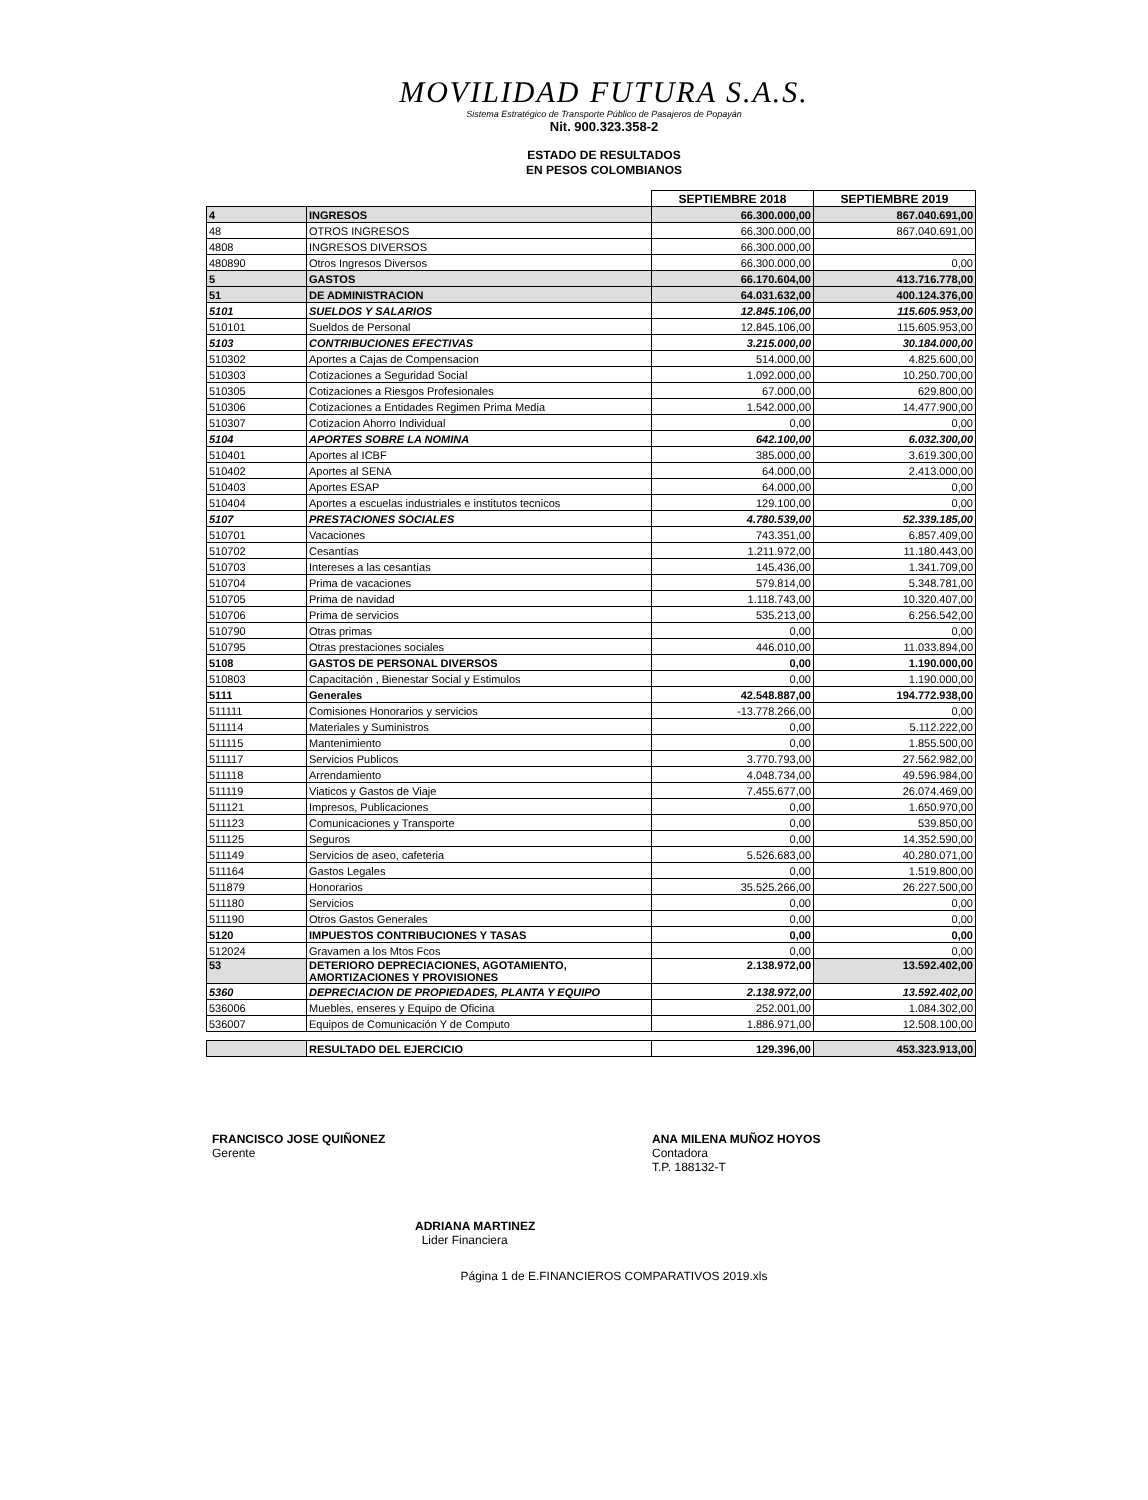MOVILIDAD FUTURA S.A.S.
Sistema Estratégico de Transporte Público de Pasajeros de Popayán
Nit. 900.323.358-2
ESTADO DE RESULTADOS
EN PESOS COLOMBIANOS
| | | SEPTIEMBRE 2018 | SEPTIEMBRE 2019 |
| 4 | INGRESOS | 66.300.000,00 | 867.040.691,00 |
| 48 | OTROS INGRESOS | 66.300.000,00 | 867.040.691,00 |
| 4808 | INGRESOS DIVERSOS | 66.300.000,00 | |
| 480890 | Otros Ingresos Diversos | 66.300.000,00 | 0,00 |
| 5 | GASTOS | 66.170.604,00 | 413.716.778,00 |
| 51 | DE ADMINISTRACION | 64.031.632,00 | 400.124.376,00 |
| 5101 | SUELDOS Y SALARIOS | 12.845.106,00 | 115.605.953,00 |
| 510101 | Sueldos de Personal | 12.845.106,00 | 115.605.953,00 |
| 5103 | CONTRIBUCIONES EFECTIVAS | 3.215.000,00 | 30.184.000,00 |
| 510302 | Aportes a Cajas de Compensacion | 514.000,00 | 4.825.600,00 |
| 510303 | Cotizaciones a Seguridad Social | 1.092.000,00 | 10.250.700,00 |
| 510305 | Cotizaciones a Riesgos Profesionales | 67.000,00 | 629.800,00 |
| 510306 | Cotizaciones a Entidades Regimen Prima Media | 1.542.000,00 | 14.477.900,00 |
| 510307 | Cotizacion Ahorro Individual | 0,00 | 0,00 |
| 5104 | APORTES SOBRE LA NOMINA | 642.100,00 | 6.032.300,00 |
| 510401 | Aportes al ICBF | 385.000,00 | 3.619.300,00 |
| 510402 | Aportes al SENA | 64.000,00 | 2.413.000,00 |
| 510403 | Aportes ESAP | 64.000,00 | 0,00 |
| 510404 | Aportes a escuelas industriales e institutos tecnicos | 129.100,00 | 0,00 |
| 5107 | PRESTACIONES SOCIALES | 4.780.539,00 | 52.339.185,00 |
| 510701 | Vacaciones | 743.351,00 | 6.857.409,00 |
| 510702 | Cesantías | 1.211.972,00 | 11.180.443,00 |
| 510703 | Intereses a las cesantías | 145.436,00 | 1.341.709,00 |
| 510704 | Prima de vacaciones | 579.814,00 | 5.348.781,00 |
| 510705 | Prima de navidad | 1.118.743,00 | 10.320.407,00 |
| 510706 | Prima de servicios | 535.213,00 | 6.256.542,00 |
| 510790 | Otras primas | 0,00 | 0,00 |
| 510795 | Otras prestaciones sociales | 446.010,00 | 11.033.894,00 |
| 5108 | GASTOS DE PERSONAL DIVERSOS | 0,00 | 1.190.000,00 |
| 510803 | Capacitación , Bienestar Social y Estimulos | 0,00 | 1.190.000,00 |
| 5111 | Generales | 42.548.887,00 | 194.772.938,00 |
| 511111 | Comisiones Honorarios y servicios | -13.778.266,00 | 0,00 |
| 511114 | Materiales y Suministros | 0,00 | 5.112.222,00 |
| 511115 | Mantenimiento | 0,00 | 1.855.500,00 |
| 511117 | Servicios Publicos | 3.770.793,00 | 27.562.982,00 |
| 511118 | Arrendamiento | 4.048.734,00 | 49.596.984,00 |
| 511119 | Viaticos y Gastos de Viaje | 7.455.677,00 | 26.074.469,00 |
| 511121 | Impresos, Publicaciones | 0,00 | 1.650.970,00 |
| 511123 | Comunicaciones y Transporte | 0,00 | 539.850,00 |
| 511125 | Seguros | 0,00 | 14.352.590,00 |
| 511149 | Servicios de aseo, cafeteria | 5.526.683,00 | 40.280.071,00 |
| 511164 | Gastos Legales | 0,00 | 1.519.800,00 |
| 511879 | Honorarios | 35.525.266,00 | 26.227.500,00 |
| 511180 | Servicios | 0,00 | 0,00 |
| 511190 | Otros Gastos Generales | 0,00 | 0,00 |
| 5120 | IMPUESTOS CONTRIBUCIONES Y TASAS | 0,00 | 0,00 |
| 512024 | Gravamen a los Mtos Fcos | 0,00 | 0,00 |
| 53 | DETERIORO DEPRECIACIONES, AGOTAMIENTO, AMORTIZACIONES Y PROVISIONES | 2.138.972,00 | 13.592.402,00 |
| 5360 | DEPRECIACION DE PROPIEDADES, PLANTA Y EQUIPO | 2.138.972,00 | 13.592.402,00 |
| 536006 | Muebles, enseres y Equipo de Oficina | 252.001,00 | 1.084.302,00 |
| 536007 | Equipos de Comunicación Y de Computo | 1.886.971,00 | 12.508.100,00 |
| | RESULTADO DEL EJERCICIO | 129.396,00 | 453.323.913,00 |
FRANCISCO JOSE QUIÑONEZ
Gerente
ANA MILENA MUÑOZ HOYOS
Contadora
T.P. 188132-T
ADRIANA MARTINEZ
Lider Financiera
Página 1 de E.FINANCIEROS COMPARATIVOS 2019.xls